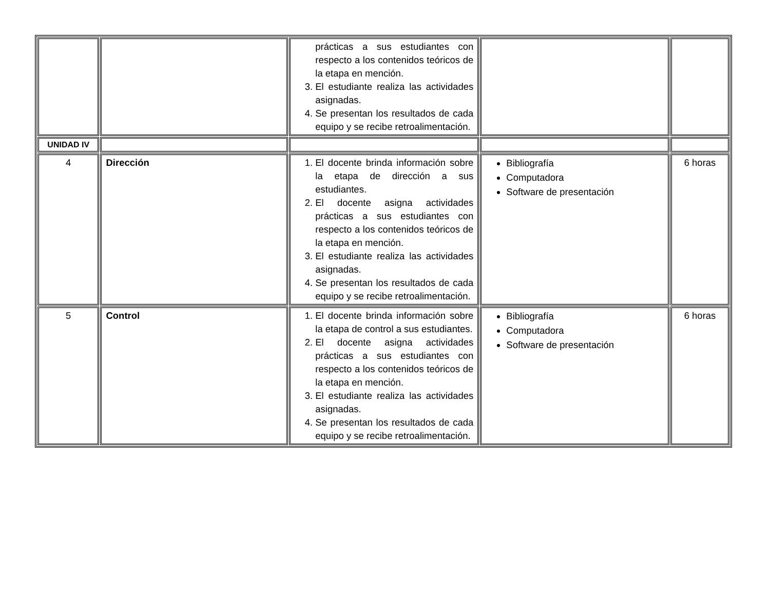| | | prácticas a sus estudiantes con respecto a los contenidos teóricos de la etapa en mención. 3. El estudiante realiza las actividades asignadas. 4. Se presentan los resultados de cada equipo y se recibe retroalimentación. | | |
| UNIDAD IV | | | | |
| 4 | Dirección | 1. El docente brinda información sobre la etapa de dirección a sus estudiantes. 2. El docente asigna actividades prácticas a sus estudiantes con respecto a los contenidos teóricos de la etapa en mención. 3. El estudiante realiza las actividades asignadas. 4. Se presentan los resultados de cada equipo y se recibe retroalimentación. | Bibliografía Computadora Software de presentación | 6 horas |
| 5 | Control | 1. El docente brinda información sobre la etapa de control a sus estudiantes. 2. El docente asigna actividades prácticas a sus estudiantes con respecto a los contenidos teóricos de la etapa en mención. 3. El estudiante realiza las actividades asignadas. 4. Se presentan los resultados de cada equipo y se recibe retroalimentación. | Bibliografía Computadora Software de presentación | 6 horas |